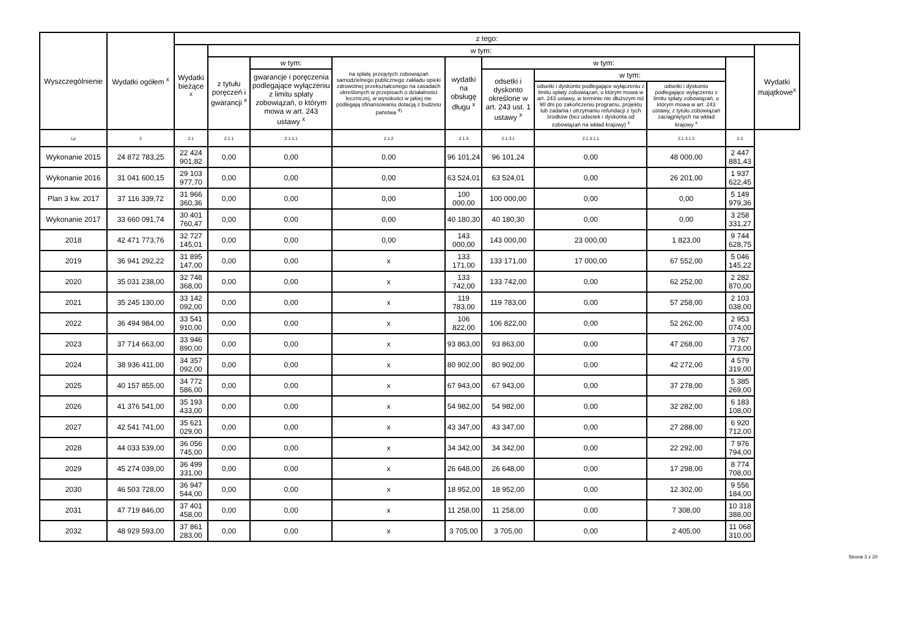| Wyszczególnienie | Wydatki ogółem <sup>x</sup> | z tego: | | | | | | | | | |
| --- | --- | --- | --- | --- | --- | --- | --- | --- | --- | --- | --- |
| | | Wydatki bieżące <sup>x</sup> | w tym: | | | | | | | | Wydatki majątkowe<sup>x</sup> |
| | | | z tytułu poręczeń i gwarancji <sup>x</sup> | w tym: | na spłatę przejętych zobowiązań samodzielnego publicznego zakładu opieki zdrowotnej przekształconego na zasadach określonych w przepisach o działalności leczniczej, w wysokości w jakiej nie podlegają sfinansowaniu dotacją z budżetu państwa <sup>4)</sup> | wydatki na obsługę długu <sup>x</sup> | w tym: | | | | |
| | | | | gwarancje i poręczenia podlegające wyłączeniu z limitu spłaty zobowiązań, o którym mowa w art. 243 ustawy <sup>x</sup> | | | odsetki i dyskonto określone w art. 243 ust. 1 ustawy <sup>x</sup> | w tym: | | | |
| | | | | | | | | odsetki i dyskonto podlegające wyłączeniu z limitu spłaty zobowiązań, o którym mowa w art. 243 ustawy, w terminie nie dłuższym niż 90 dni po zakończeniu programu, projektu lub zadania i otrzymaniu refundacji z tych środków (bez odsetek i dyskonta od zobowiązań na wkład krajowy) <sup>x</sup> | odsetki i dyskonto podlegające wyłączeniu z limitu spłaty zobowiązań, o którym mowa w art. 243 ustawy, z tytułu zobowiązań zaciągniętych na wkład krajowy <sup>x</sup> | | |
| Lp | 2 | 2.1 | 2.1.1 | 2.1.1.1 | 2.1.2 | 2.1.3 | 2.1.3.1 | 2.1.3.1.1 | 2.1.3.1.2 | 2.2 | |
| Wykonanie 2015 | 24 872 783,25 | 22 424 901,82 | 0,00 | 0,00 | 0,00 | 96 101,24 | 96 101,24 | 0,00 | 48 000,00 | 2 447 881,43 | |
| Wykonanie 2016 | 31 041 600,15 | 29 103 977,70 | 0,00 | 0,00 | 0,00 | 63 524,01 | 63 524,01 | 0,00 | 26 201,00 | 1 937 622,45 | |
| Plan 3 kw. 2017 | 37 116 339,72 | 31 966 360,36 | 0,00 | 0,00 | 0,00 | 100 000,00 | 100 000,00 | 0,00 | 0,00 | 5 149 979,36 | |
| Wykonanie 2017 | 33 660 091,74 | 30 401 760,47 | 0,00 | 0,00 | 0,00 | 40 180,30 | 40 180,30 | 0,00 | 0,00 | 3 258 331,27 | |
| 2018 | 42 471 773,76 | 32 727 145,01 | 0,00 | 0,00 | 0,00 | 143 000,00 | 143 000,00 | 23 000,00 | 1 823,00 | 9 744 628,75 | |
| 2019 | 36 941 292,22 | 31 895 147,00 | 0,00 | 0,00 | x | 133 171,00 | 133 171,00 | 17 000,00 | 67 552,00 | 5 046 145,22 | |
| 2020 | 35 031 238,00 | 32 748 368,00 | 0,00 | 0,00 | x | 133 742,00 | 133 742,00 | 0,00 | 62 252,00 | 2 282 870,00 | |
| 2021 | 35 245 130,00 | 33 142 092,00 | 0,00 | 0,00 | x | 119 783,00 | 119 783,00 | 0,00 | 57 258,00 | 2 103 038,00 | |
| 2022 | 36 494 984,00 | 33 541 910,00 | 0,00 | 0,00 | x | 106 822,00 | 106 822,00 | 0,00 | 52 262,00 | 2 953 074,00 | |
| 2023 | 37 714 663,00 | 33 946 890,00 | 0,00 | 0,00 | x | 93 863,00 | 93 863,00 | 0,00 | 47 268,00 | 3 767 773,00 | |
| 2024 | 38 936 411,00 | 34 357 092,00 | 0,00 | 0,00 | x | 80 902,00 | 80 902,00 | 0,00 | 42 272,00 | 4 579 319,00 | |
| 2025 | 40 157 855,00 | 34 772 586,00 | 0,00 | 0,00 | x | 67 943,00 | 67 943,00 | 0,00 | 37 278,00 | 5 385 269,00 | |
| 2026 | 41 376 541,00 | 35 193 433,00 | 0,00 | 0,00 | x | 54 982,00 | 54 982,00 | 0,00 | 32 282,00 | 6 183 108,00 | |
| 2027 | 42 541 741,00 | 35 621 029,00 | 0,00 | 0,00 | x | 43 347,00 | 43 347,00 | 0,00 | 27 288,00 | 6 920 712,00 | |
| 2028 | 44 033 539,00 | 36 056 745,00 | 0,00 | 0,00 | x | 34 342,00 | 34 342,00 | 0,00 | 22 292,00 | 7 976 794,00 | |
| 2029 | 45 274 039,00 | 36 499 331,00 | 0,00 | 0,00 | x | 26 648,00 | 26 648,00 | 0,00 | 17 298,00 | 8 774 708,00 | |
| 2030 | 46 503 728,00 | 36 947 544,00 | 0,00 | 0,00 | x | 18 952,00 | 18 952,00 | 0,00 | 12 302,00 | 9 556 184,00 | |
| 2031 | 47 719 846,00 | 37 401 458,00 | 0,00 | 0,00 | x | 11 258,00 | 11 258,00 | 0,00 | 7 308,00 | 10 318 388,00 | |
| 2032 | 48 929 593,00 | 37 861 283,00 | 0,00 | 0,00 | x | 3 705,00 | 3 705,00 | 0,00 | 2 405,00 | 11 068 310,00 | |
Strona 3 z 20